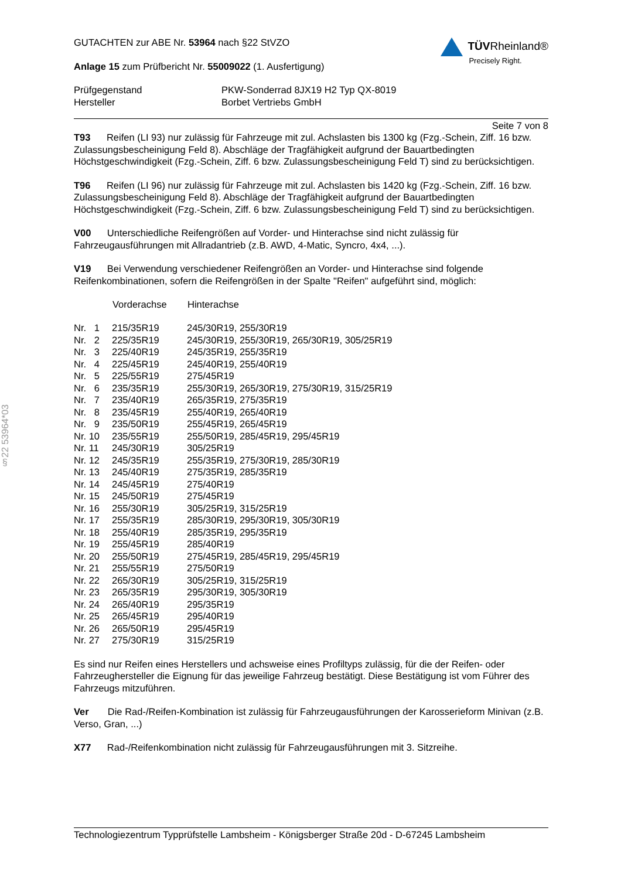§22 53964*03
GUTACHTEN zur ABE Nr. 53964 nach §22 StVZO
Anlage 15 zum Prüfbericht Nr. 55009022 (1. Ausfertigung)
TÜVRheinland®
Precisely Right.
| Prüfgegenstand | PKW-Sonderrad 8JX19 H2 Typ QX-8019 |
| Hersteller | Borbet Vertriebs GmbH |
Seite 7 von 8
T93 Reifen (LI 93) nur zulässig für Fahrzeuge mit zul. Achslasten bis 1300 kg (Fzg.-Schein, Ziff. 16 bzw. Zulassungsbescheinigung Feld 8). Abschläge der Tragfähigkeit aufgrund der Bauartbedingten Höchstgeschwindigkeit (Fzg.-Schein, Ziff. 6 bzw. Zulassungsbescheinigung Feld T) sind zu berücksichtigen.
T96 Reifen (LI 96) nur zulässig für Fahrzeuge mit zul. Achslasten bis 1420 kg (Fzg.-Schein, Ziff. 16 bzw. Zulassungsbescheinigung Feld 8). Abschläge der Tragfähigkeit aufgrund der Bauartbedingten Höchstgeschwindigkeit (Fzg.-Schein, Ziff. 6 bzw. Zulassungsbescheinigung Feld T) sind zu berücksichtigen.
V00 Unterschiedliche Reifengrößen auf Vorder- und Hinterachse sind nicht zulässig für Fahrzeugausführungen mit Allradantrieb (z.B. AWD, 4-Matic, Syncro, 4x4, ...).
V19 Bei Verwendung verschiedener Reifengrößen an Vorder- und Hinterachse sind folgende Reifenkombinationen, sofern die Reifengrößen in der Spalte "Reifen" aufgeführt sind, möglich:
| | Vorderachse | Hinterachse |
| --- | --- | --- |
| Nr. 1 | 215/35R19 | 245/30R19, 255/30R19 |
| Nr. 2 | 225/35R19 | 245/30R19, 255/30R19, 265/30R19, 305/25R19 |
| Nr. 3 | 225/40R19 | 245/35R19, 255/35R19 |
| Nr. 4 | 225/45R19 | 245/40R19, 255/40R19 |
| Nr. 5 | 225/55R19 | 275/45R19 |
| Nr. 6 | 235/35R19 | 255/30R19, 265/30R19, 275/30R19, 315/25R19 |
| Nr. 7 | 235/40R19 | 265/35R19, 275/35R19 |
| Nr. 8 | 235/45R19 | 255/40R19, 265/40R19 |
| Nr. 9 | 235/50R19 | 255/45R19, 265/45R19 |
| Nr. 10 | 235/55R19 | 255/50R19, 285/45R19, 295/45R19 |
| Nr. 11 | 245/30R19 | 305/25R19 |
| Nr. 12 | 245/35R19 | 255/35R19, 275/30R19, 285/30R19 |
| Nr. 13 | 245/40R19 | 275/35R19, 285/35R19 |
| Nr. 14 | 245/45R19 | 275/40R19 |
| Nr. 15 | 245/50R19 | 275/45R19 |
| Nr. 16 | 255/30R19 | 305/25R19, 315/25R19 |
| Nr. 17 | 255/35R19 | 285/30R19, 295/30R19, 305/30R19 |
| Nr. 18 | 255/40R19 | 285/35R19, 295/35R19 |
| Nr. 19 | 255/45R19 | 285/40R19 |
| Nr. 20 | 255/50R19 | 275/45R19, 285/45R19, 295/45R19 |
| Nr. 21 | 255/55R19 | 275/50R19 |
| Nr. 22 | 265/30R19 | 305/25R19, 315/25R19 |
| Nr. 23 | 265/35R19 | 295/30R19, 305/30R19 |
| Nr. 24 | 265/40R19 | 295/35R19 |
| Nr. 25 | 265/45R19 | 295/40R19 |
| Nr. 26 | 265/50R19 | 295/45R19 |
| Nr. 27 | 275/30R19 | 315/25R19 |
Es sind nur Reifen eines Herstellers und achsweise eines Profiltyps zulässig, für die der Reifen- oder Fahrzeughersteller die Eignung für das jeweilige Fahrzeug bestätigt. Diese Bestätigung ist vom Führer des Fahrzeugs mitzuführen.
Ver Die Rad-/Reifen-Kombination ist zulässig für Fahrzeugausführungen der Karosserieform Minivan (z.B. Verso, Gran, ...)
X77 Rad-/Reifenkombination nicht zulässig für Fahrzeugausführungen mit 3. Sitzreihe.
Technologiezentrum Typprüfstelle Lambsheim - Königsberger Straße 20d - D-67245 Lambsheim